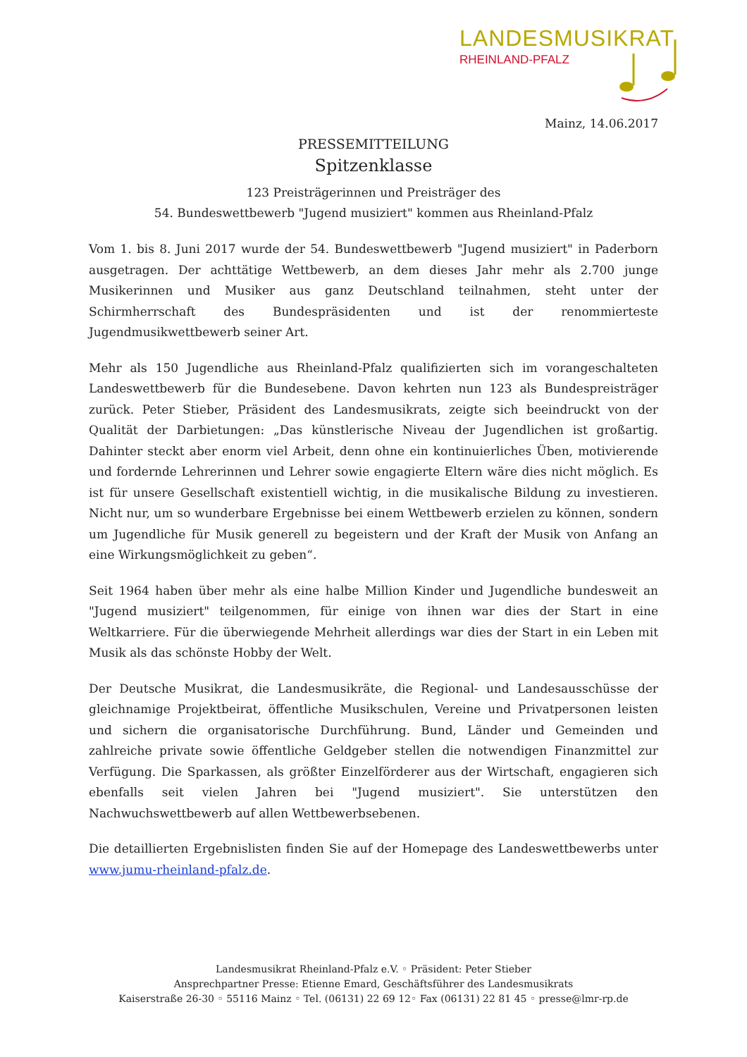LANDESMUSIKRAT
RHEINLAND-PFALZ
Mainz, 14.06.2017
PRESSEMITTEILUNG
Spitzenklasse
123 Preisträgerinnen und Preisträger des
54. Bundeswettbewerb "Jugend musiziert" kommen aus Rheinland-Pfalz
Vom 1. bis 8. Juni 2017 wurde der 54. Bundeswettbewerb "Jugend musiziert" in Paderborn ausgetragen. Der achttätige Wettbewerb, an dem dieses Jahr mehr als 2.700 junge Musikerinnen und Musiker aus ganz Deutschland teilnahmen, steht unter der Schirmherrschaft des Bundespräsidenten und ist der renommierteste Jugendmusikwettbewerb seiner Art.
Mehr als 150 Jugendliche aus Rheinland-Pfalz qualifizierten sich im vorangeschalteten Landeswettbewerb für die Bundesebene. Davon kehrten nun 123 als Bundespreisträger zurück. Peter Stieber, Präsident des Landesmusikrats, zeigte sich beeindruckt von der Qualität der Darbietungen: „Das künstlerische Niveau der Jugendlichen ist großartig. Dahinter steckt aber enorm viel Arbeit, denn ohne ein kontinuierliches Üben, motivierende und fordernde Lehrerinnen und Lehrer sowie engagierte Eltern wäre dies nicht möglich. Es ist für unsere Gesellschaft existentiell wichtig, in die musikalische Bildung zu investieren. Nicht nur, um so wunderbare Ergebnisse bei einem Wettbewerb erzielen zu können, sondern um Jugendliche für Musik generell zu begeistern und der Kraft der Musik von Anfang an eine Wirkungsmöglichkeit zu geben“.
Seit 1964 haben über mehr als eine halbe Million Kinder und Jugendliche bundesweit an "Jugend musiziert" teilgenommen, für einige von ihnen war dies der Start in eine Weltkarriere. Für die überwiegende Mehrheit allerdings war dies der Start in ein Leben mit Musik als das schönste Hobby der Welt.
Der Deutsche Musikrat, die Landesmusikräte, die Regional- und Landesausschüsse der gleichnamige Projektbeirat, öffentliche Musikschulen, Vereine und Privatpersonen leisten und sichern die organisatorische Durchführung. Bund, Länder und Gemeinden und zahlreiche private sowie öffentliche Geldgeber stellen die notwendigen Finanzmittel zur Verfügung. Die Sparkassen, als größter Einzelförderer aus der Wirtschaft, engagieren sich ebenfalls seit vielen Jahren bei "Jugend musiziert". Sie unterstützen den Nachwuchswettbewerb auf allen Wettbewerbsebenen.
Die detaillierten Ergebnislisten finden Sie auf der Homepage des Landeswettbewerbs unter www.jumu-rheinland-pfalz.de.
Landesmusikrat Rheinland-Pfalz e.V. ◦ Präsident: Peter Stieber
Ansprechpartner Presse: Etienne Emard, Geschäftsführer des Landesmusikrats
Kaiserstraße 26-30 ◦ 55116 Mainz ◦ Tel. (06131) 22 69 12◦ Fax (06131) 22 81 45 ◦ presse@lmr-rp.de